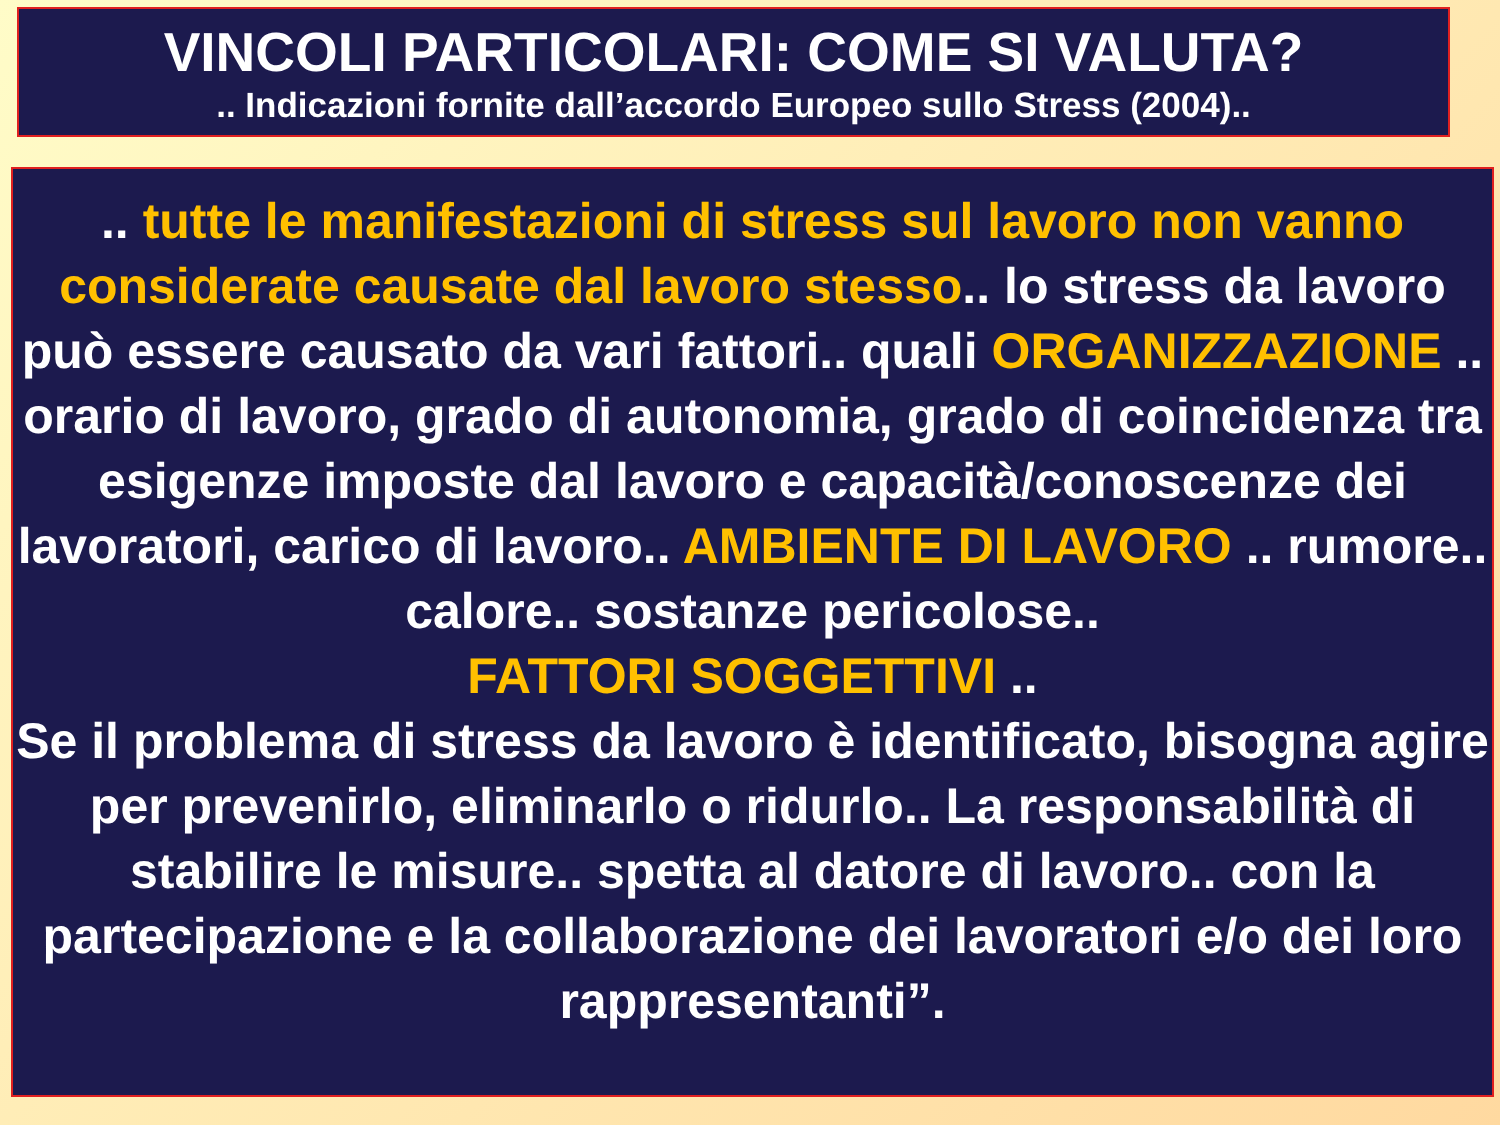VINCOLI PARTICOLARI: COME SI VALUTA?
.. Indicazioni fornite dall’accordo Europeo sullo Stress (2004)..
.. tutte le manifestazioni di stress sul lavoro non vanno considerate causate dal lavoro stesso.. lo stress da lavoro può essere causato da vari fattori.. quali ORGANIZZAZIONE .. orario di lavoro, grado di autonomia, grado di coincidenza tra esigenze imposte dal lavoro e capacità/conoscenze dei lavoratori, carico di lavoro.. AMBIENTE DI LAVORO .. rumore.. calore.. sostanze pericolose..
FATTORI SOGGETTIVI ..
Se il problema di stress da lavoro è identificato, bisogna agire per prevenirlo, eliminarlo o ridurlo.. La responsabilità di stabilire le misure.. spetta al datore di lavoro.. con la partecipazione e la collaborazione dei lavoratori e/o dei loro rappresentanti”.